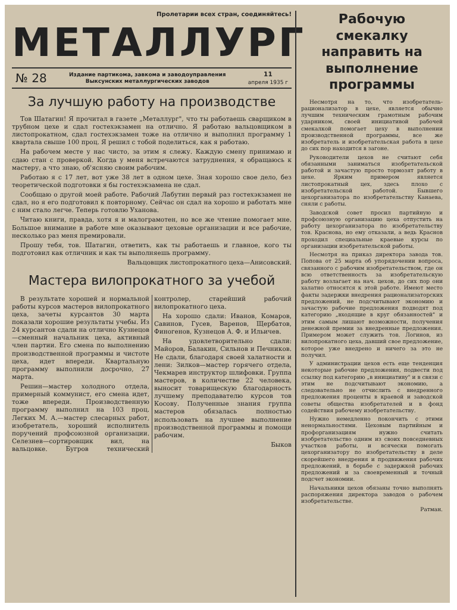Пролетарии всех стран, соединяйтесь!
МЕТАЛЛУРГ
№ 28
Издание партикома, завкома и заводоуправления Выксунских металлургических заводов
11
апреля 1935 г
За лучшую работу на производстве
Тов Шатагин! Я прочитал в газете „Металлург", что ты работаешь сварщиком в трубном цехе и сдал гостехэкзамен на отлично. Я работаю вальцовщиком в листопрокатном, сдал гостехэкзамен тоже на отлично и выполнил программу 1 квартала свыше 100 проц. Я решил с тобой поделиться, как я работаю.
На рабочем месте у нас чисто, за этим я слежу. Каждую смену принимаю и сдаю стан с проверкой. Когда у меня встречаются затруднения, я обращаюсь к мастеру, а что знаю, об'ясняю своим рабочим.
Работаю я с 17 лет, вот уже 38 лет в одном цехе. Зная хорошо свое дело, без теоретической подготовки я бы гостехэкзамена не сдал.
Сообщаю о другой моей работе. Рабочий Лабутин первый раз гостехэкзамен не сдал, но я его подготовил к повторному. Сейчас он сдал на хорошо и работать мне с ним стало легче. Теперь готовлю Уханова.
Читаю книги, правда, хотя я и малограмотен, но все же чтение помогает мне. Большое внимание в работе мне оказывают цеховые организации и все рабочие, несколько раз меня премировали.
Прошу тебя, тов. Шатагин, ответить, как ты работаешь и главное, кого ты подготовил как отличник и как ты выполняешь программу.
Вальцовщик листопрокатного цеха—Анисовский.
Мастера вилопрокатного за учебой
В результате хорошей и нормальной работы курсов мастеров вилопрокатного цеха, зачеты курсантов 30 марта показали хорошие результаты учебы. Из 24 курсантов сдали на отлично Кузнецов—сменный начальник цеха, активный член партии. Его смена по выполнению производственной программы и чистоте цеха, идет впереди. Квартальную программу выполнили досрочно, 27 марта.
Решин—мастер холодного отдела, примерный коммунист, его смена идет, тоже впереди. Производственную программу выполнил на 103 проц. Легких М. А.—мастер слесарных работ, изобретатель, хороший исполнитель поручений профсоюзной организации. Селезнев—сортировщик вил, на вальцовке. Бугров технический контролер, старейший рабочий вилопрокатного цеха.
На хорошо сдали: Иванов, Комаров, Савинов, Гусев, Варенов, Щербатов, Финогенов, Кузнецов А. Ф. и Ильичев.
На удовлетворительно сдали: Майоров, Балакин, Сильнов и Печников. Не сдали, благодаря своей халатности и лени: Зилков—мастер горячего отдела, Чекмарев инструктор шлифовки. Группа мастеров, в количестве 22 человека, выносит товарищескую благодарность лучшему преподавателю курсов тов Косову. Полученные знания группа мастеров обязалась полностью использовать на лучшее выполнение производственной программы и помощи рабочим.
Быков
Рабочую смекалку направить на выполнение программы
Несмотря на то, что изобретатель-рационализатор в цехе, является обычно лучшим техническим грамотным рабочим ударником, своей инициативой рабочей смекалкой помогает цеху в выполнении производственной программы, все же изобретатель и изобретательская работа в цехе до сих пор находится в загоне.
Руководители цехов не считают себя обязанными заниматься изобретательской работой и зачастую просто тормозят работу в цехе. Ярким примером является листопрокатный цех, здесь плохо с изобретательской работой. Бывшего цехорганизатора по изобретательству Канаева, сняли с работы.
Заводской совет просил партийную и профсоюзную организацию цеха отпустить на работу цехорганизатора по изобретательству тов. Краснова, но ему отказали, а ведь Краснов проходил специальные краевые курсы по организации изобретательской работы.
Несмотря на приказ директора завода тов. Попова от 25 марта об упорядочении вопроса, связанного с рабочим изобретательством, где он всю ответственность за изобретательскую работу возлагает на нач. цехов, до сих пор они халатно относятся к этой работе. Имеют место факты задержки внедрения рационализаторских предложений, не подсчитывают экономию и зачастую рабочие предложения подводят под категорию „входящие в круг обязанностей" и этим самым лишают возможности, получения денежной премии за внедренные предложения. Примером может служить тов. Логинов, из вилопрокатного цеха, давший свое предложение, которое уже внедрено и ничего за это не получил.
У администрации цехов есть еще тенденция некоторые рабочие предложения, подвести под ссылку под категорию „в инициативу" и в связи с этим не подсчитывают экономию, а следовательно не отчислить с внедренного предложения проценты в краевой и заводской советы общества изобретателей и в фонд содействия рабочему изобретательству.
Нужно немедленно покончить с этими ненормальностями. Цеховым партийным и профорганизациям нужно считать изобретательство одним из своих повседневных участков работы, и всячески помогать цехорганизатору по изобретательству в деле скорейшего внедрения и продвижения рабочих предложений, в борьбе с задержкой рабочих предложений и за своевременный и точный подсчет экономии.
Начальники цехов обязаны точно выполнять распоряжения директора заводов о рабочем изобретательстве.
Ратман.